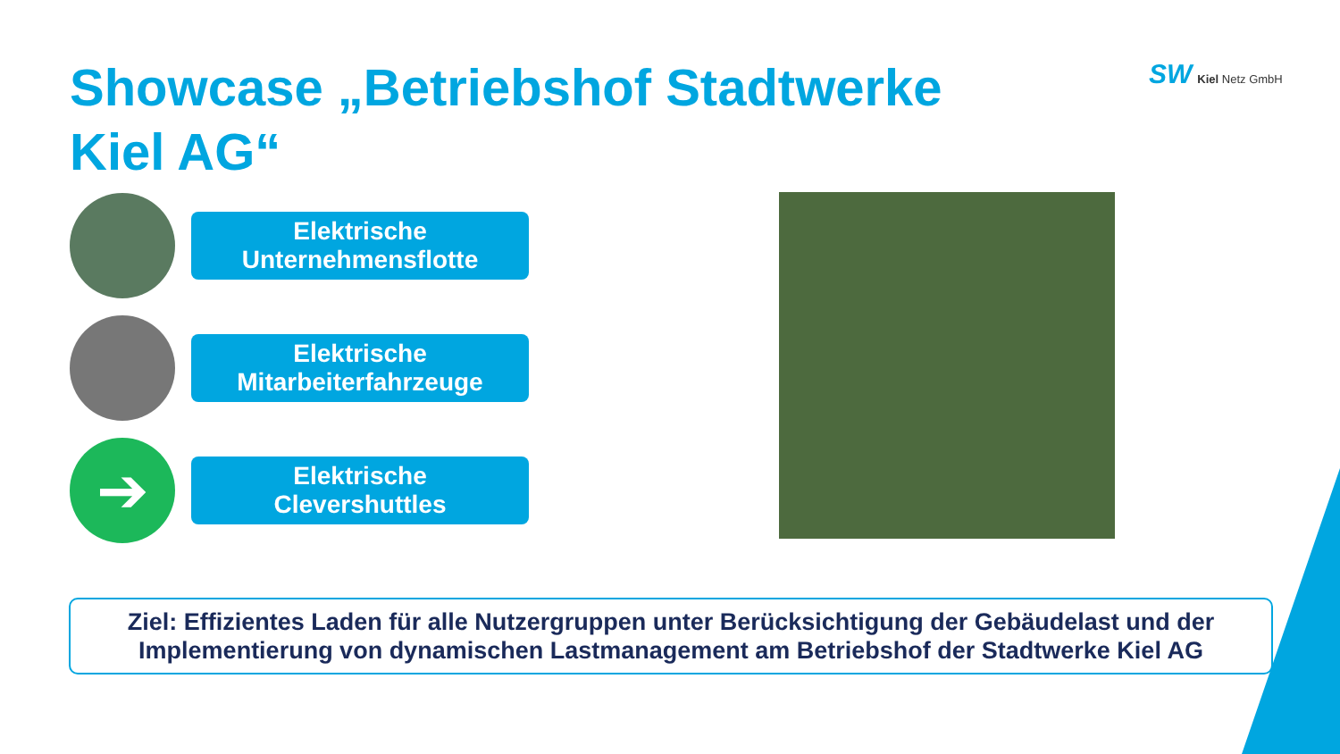Showcase „Betriebshof Stadtwerke Kiel AG“
SW Kiel Netz GmbH
Elektrische
Unternehmensflotte
Elektrische
Mitarbeiterfahrzeuge
➔
Elektrische
Clevershuttles
Ziel: Effizientes Laden für alle Nutzergruppen unter Berücksichtigung der Gebäudelast und der Implementierung von dynamischen Lastmanagement am Betriebshof der Stadtwerke Kiel AG